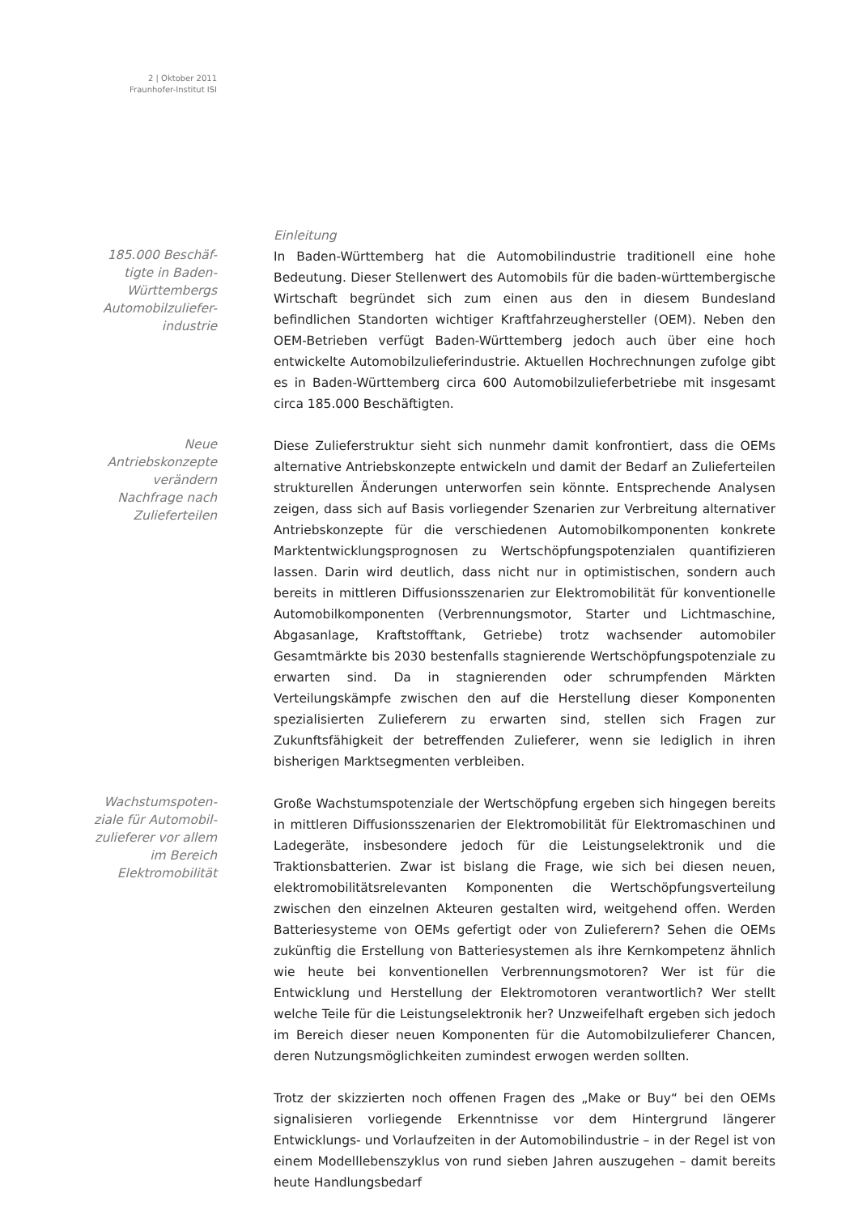2 | Oktober 2011
Fraunhofer-Institut ISI
185.000 Beschäf-
tigte in Baden-
Württembergs
Automobilzuliefer-
industrie
Einleitung
In Baden-Württemberg hat die Automobilindustrie traditionell eine hohe Bedeutung. Dieser Stellenwert des Automobils für die baden-württembergische Wirtschaft begründet sich zum einen aus den in diesem Bundesland befindlichen Standorten wichtiger Kraftfahrzeughersteller (OEM). Neben den OEM-Betrieben verfügt Baden-Württemberg jedoch auch über eine hoch entwickelte Automobilzulieferindustrie. Aktuellen Hochrechnungen zufolge gibt es in Baden-Württemberg circa 600 Automobilzulieferbetriebe mit insgesamt circa 185.000 Beschäftigten.
Neue
Antriebskonzepte
verändern
Nachfrage nach
Zulieferteilen
Diese Zulieferstruktur sieht sich nunmehr damit konfrontiert, dass die OEMs alternative Antriebskonzepte entwickeln und damit der Bedarf an Zulieferteilen strukturellen Änderungen unterworfen sein könnte. Entsprechende Analysen zeigen, dass sich auf Basis vorliegender Szenarien zur Verbreitung alternativer Antriebskonzepte für die verschiedenen Automobilkomponenten konkrete Marktentwicklungsprognosen zu Wertschöpfungspotenzialen quantifizieren lassen. Darin wird deutlich, dass nicht nur in optimistischen, sondern auch bereits in mittleren Diffusionsszenarien zur Elektromobilität für konventionelle Automobilkomponenten (Verbrennungsmotor, Starter und Lichtmaschine, Abgasanlage, Kraftstofftank, Getriebe) trotz wachsender automobiler Gesamtmärkte bis 2030 bestenfalls stagnierende Wertschöpfungspotenziale zu erwarten sind. Da in stagnierenden oder schrumpfenden Märkten Verteilungskämpfe zwischen den auf die Herstellung dieser Komponenten spezialisierten Zulieferern zu erwarten sind, stellen sich Fragen zur Zukunftsfähigkeit der betreffenden Zulieferer, wenn sie lediglich in ihren bisherigen Marktsegmenten verbleiben.
Wachstumspoten-
ziale für Automobil-
zulieferer vor allem
im Bereich
Elektromobilität
Große Wachstumspotenziale der Wertschöpfung ergeben sich hingegen bereits in mittleren Diffusionsszenarien der Elektromobilität für Elektromaschinen und Ladegeräte, insbesondere jedoch für die Leistungselektronik und die Traktionsbatterien. Zwar ist bislang die Frage, wie sich bei diesen neuen, elektromobilitätsrelevanten Komponenten die Wertschöpfungsverteilung zwischen den einzelnen Akteuren gestalten wird, weitgehend offen. Werden Batteriesysteme von OEMs gefertigt oder von Zulieferern? Sehen die OEMs zukünftig die Erstellung von Batteriesystemen als ihre Kernkompetenz ähnlich wie heute bei konventionellen Verbrennungsmotoren? Wer ist für die Entwicklung und Herstellung der Elektromotoren verantwortlich? Wer stellt welche Teile für die Leistungselektronik her? Unzweifelhaft ergeben sich jedoch im Bereich dieser neuen Komponenten für die Automobilzulieferer Chancen, deren Nutzungsmöglichkeiten zumindest erwogen werden sollten.
Trotz der skizzierten noch offenen Fragen des „Make or Buy“ bei den OEMs signalisieren vorliegende Erkenntnisse vor dem Hintergrund längerer Entwicklungs- und Vorlaufzeiten in der Automobilindustrie – in der Regel ist von einem Modelllebenszyklus von rund sieben Jahren auszugehen – damit bereits heute Handlungsbedarf